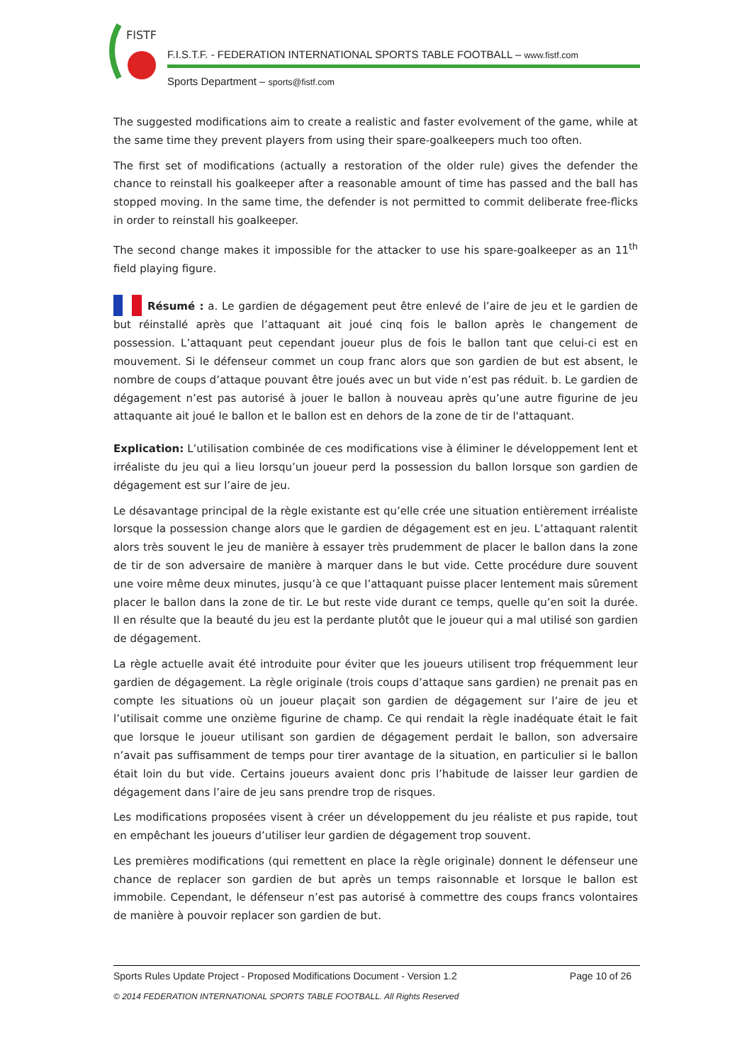FISTF
F.I.S.T.F. - FEDERATION INTERNATIONAL SPORTS TABLE FOOTBALL – www.fistf.com
Sports Department – sports@fistf.com
The suggested modifications aim to create a realistic and faster evolvement of the game, while at the same time they prevent players from using their spare-goalkeepers much too often.
The first set of modifications (actually a restoration of the older rule) gives the defender the chance to reinstall his goalkeeper after a reasonable amount of time has passed and the ball has stopped moving. In the same time, the defender is not permitted to commit deliberate free-flicks in order to reinstall his goalkeeper.
The second change makes it impossible for the attacker to use his spare-goalkeeper as an 11<sup>th</sup> field playing figure.
Résumé : a. Le gardien de dégagement peut être enlevé de l’aire de jeu et le gardien de but réinstallé après que l’attaquant ait joué cinq fois le ballon après le changement de possession. L’attaquant peut cependant joueur plus de fois le ballon tant que celui-ci est en mouvement. Si le défenseur commet un coup franc alors que son gardien de but est absent, le nombre de coups d’attaque pouvant être joués avec un but vide n’est pas réduit. b. Le gardien de dégagement n’est pas autorisé à jouer le ballon à nouveau après qu’une autre figurine de jeu attaquante ait joué le ballon et le ballon est en dehors de la zone de tir de l'attaquant.
Explication: L’utilisation combinée de ces modifications vise à éliminer le développement lent et irréaliste du jeu qui a lieu lorsqu’un joueur perd la possession du ballon lorsque son gardien de dégagement est sur l’aire de jeu.
Le désavantage principal de la règle existante est qu’elle crée une situation entièrement irréaliste lorsque la possession change alors que le gardien de dégagement est en jeu. L’attaquant ralentit alors très souvent le jeu de manière à essayer très prudemment de placer le ballon dans la zone de tir de son adversaire de manière à marquer dans le but vide. Cette procédure dure souvent une voire même deux minutes, jusqu’à ce que l’attaquant puisse placer lentement mais sûrement placer le ballon dans la zone de tir. Le but reste vide durant ce temps, quelle qu’en soit la durée. Il en résulte que la beauté du jeu est la perdante plutôt que le joueur qui a mal utilisé son gardien de dégagement.
La règle actuelle avait été introduite pour éviter que les joueurs utilisent trop fréquemment leur gardien de dégagement. La règle originale (trois coups d’attaque sans gardien) ne prenait pas en compte les situations où un joueur plaçait son gardien de dégagement sur l’aire de jeu et l’utilisait comme une onzième figurine de champ. Ce qui rendait la règle inadéquate était le fait que lorsque le joueur utilisant son gardien de dégagement perdait le ballon, son adversaire n’avait pas suffisamment de temps pour tirer avantage de la situation, en particulier si le ballon était loin du but vide. Certains joueurs avaient donc pris l’habitude de laisser leur gardien de dégagement dans l’aire de jeu sans prendre trop de risques.
Les modifications proposées visent à créer un développement du jeu réaliste et pus rapide, tout en empêchant les joueurs d’utiliser leur gardien de dégagement trop souvent.
Les premières modifications (qui remettent en place la règle originale) donnent le défenseur une chance de replacer son gardien de but après un temps raisonnable et lorsque le ballon est immobile. Cependant, le défenseur n’est pas autorisé à commettre des coups francs volontaires de manière à pouvoir replacer son gardien de but.
Sports Rules Update Project - Proposed Modifications Document - Version 1.2 Page 10 of 26
© 2014 FEDERATION INTERNATIONAL SPORTS TABLE FOOTBALL. All Rights Reserved